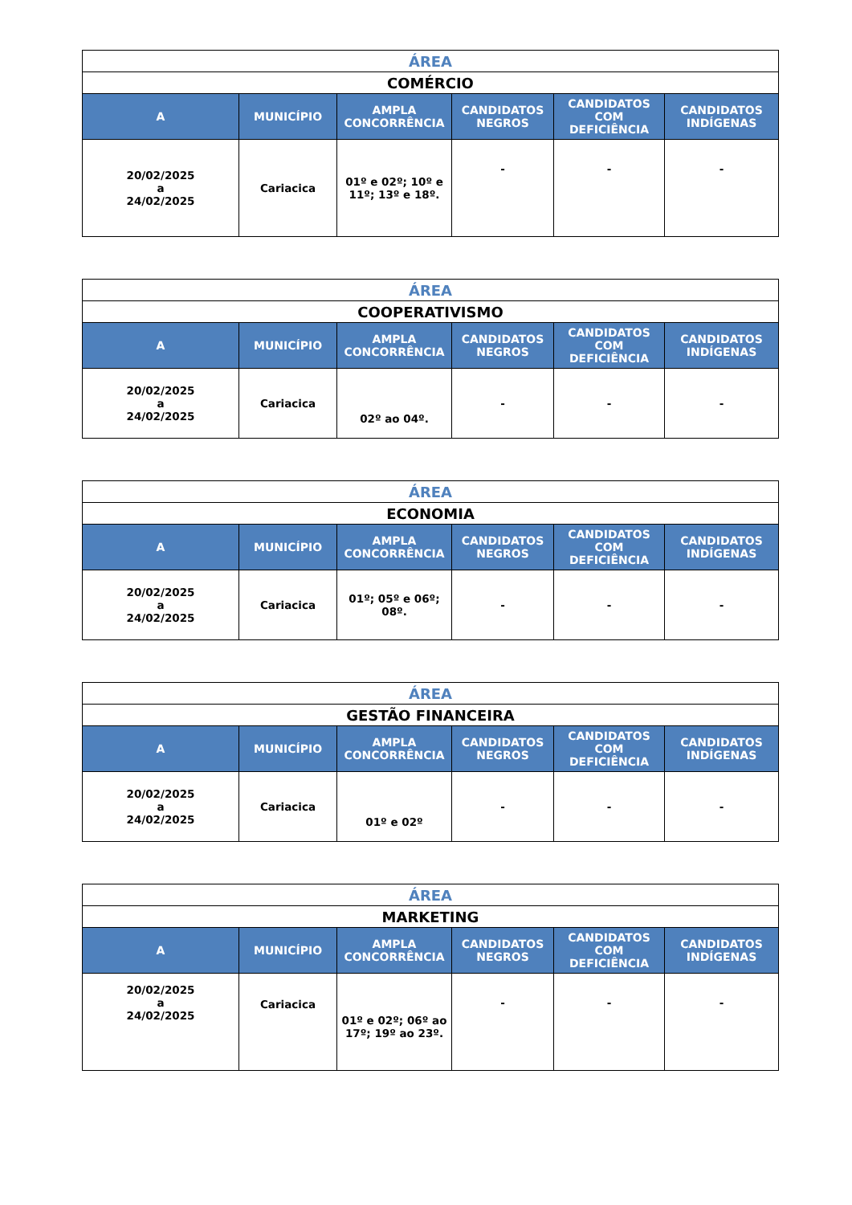| ÁREA | | | | | |
| COMÉRCIO | | | | | |
| A | MUNICÍPIO | AMPLA CONCORRÊNCIA | CANDIDATOS NEGROS | CANDIDATOS COM DEFICIÊNCIA | CANDIDATOS INDÍGENAS |
| 20/02/2025 a 24/02/2025 | Cariacica | 01º e 02º; 10º e 11º; 13º e 18º. | - | - | - |
| ÁREA | | | | | |
| COOPERATIVISMO | | | | | |
| A | MUNICÍPIO | AMPLA CONCORRÊNCIA | CANDIDATOS NEGROS | CANDIDATOS COM DEFICIÊNCIA | CANDIDATOS INDÍGENAS |
| 20/02/2025 a 24/02/2025 | Cariacica | 02º ao 04º. | - | - | - |
| ÁREA | | | | | |
| ECONOMIA | | | | | |
| A | MUNICÍPIO | AMPLA CONCORRÊNCIA | CANDIDATOS NEGROS | CANDIDATOS COM DEFICIÊNCIA | CANDIDATOS INDÍGENAS |
| 20/02/2025 a 24/02/2025 | Cariacica | 01º; 05º e 06º; 08º. | - | - | - |
| ÁREA | | | | | |
| GESTÃO FINANCEIRA | | | | | |
| A | MUNICÍPIO | AMPLA CONCORRÊNCIA | CANDIDATOS NEGROS | CANDIDATOS COM DEFICIÊNCIA | CANDIDATOS INDÍGENAS |
| 20/02/2025 a 24/02/2025 | Cariacica | 01º e 02º | - | - | - |
| ÁREA | | | | | |
| MARKETING | | | | | |
| A | MUNICÍPIO | AMPLA CONCORRÊNCIA | CANDIDATOS NEGROS | CANDIDATOS COM DEFICIÊNCIA | CANDIDATOS INDÍGENAS |
| 20/02/2025 a 24/02/2025 | Cariacica | 01º e 02º; 06º ao 17º; 19º ao 23º. | - | - | - |